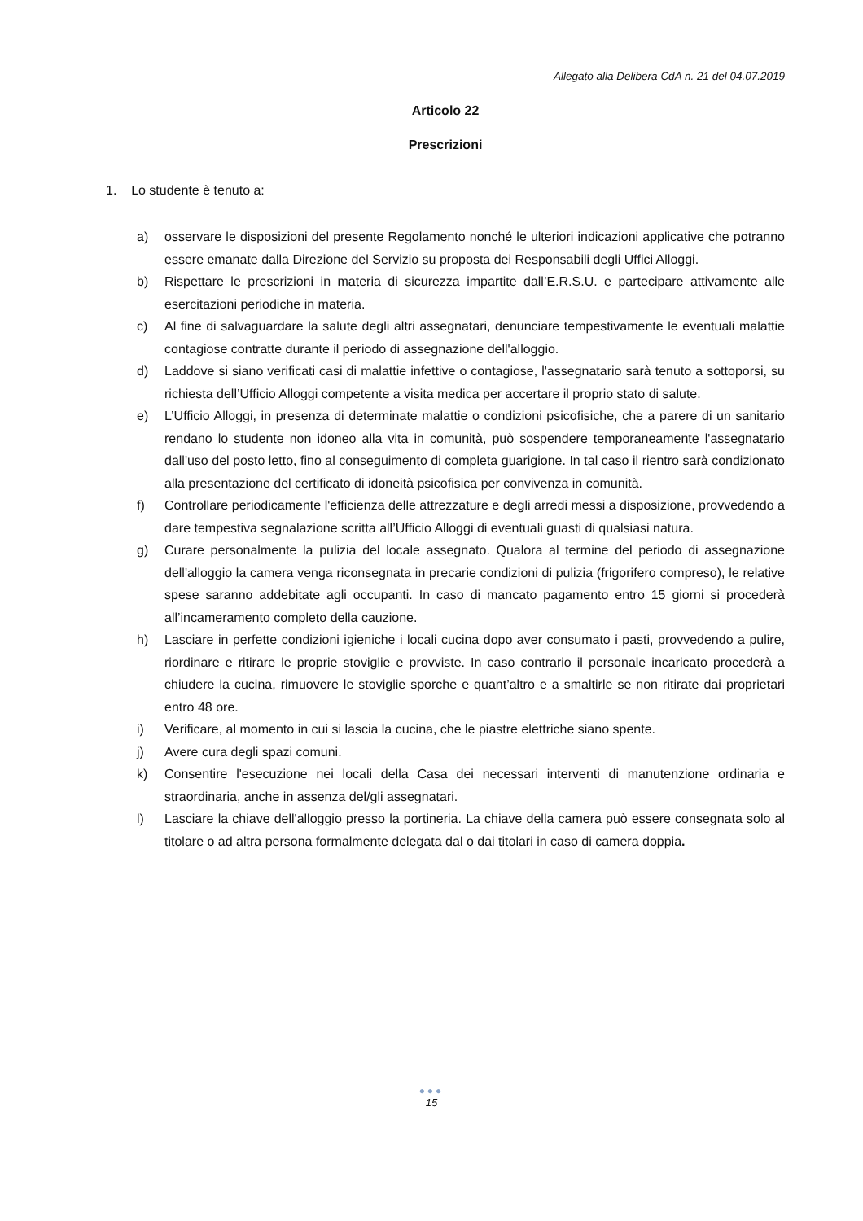Allegato alla Delibera CdA n. 21 del 04.07.2019
Articolo 22
Prescrizioni
1. Lo studente è tenuto a:
a) osservare le disposizioni del presente Regolamento nonché le ulteriori indicazioni applicative che potranno essere emanate dalla Direzione del Servizio su proposta dei Responsabili degli Uffici Alloggi.
b) Rispettare le prescrizioni in materia di sicurezza impartite dall’E.R.S.U. e partecipare attivamente alle esercitazioni periodiche in materia.
c) Al fine di salvaguardare la salute degli altri assegnatari, denunciare tempestivamente le eventuali malattie contagiose contratte durante il periodo di assegnazione dell'alloggio.
d) Laddove si siano verificati casi di malattie infettive o contagiose, l'assegnatario sarà tenuto a sottoporsi, su richiesta dell’Ufficio Alloggi competente a visita medica per accertare il proprio stato di salute.
e) L’Ufficio Alloggi, in presenza di determinate malattie o condizioni psicofisiche, che a parere di un sanitario rendano lo studente non idoneo alla vita in comunità, può sospendere temporaneamente l'assegnatario dall'uso del posto letto, fino al conseguimento di completa guarigione. In tal caso il rientro sarà condizionato alla presentazione del certificato di idoneità psicofisica per convivenza in comunità.
f) Controllare periodicamente l'efficienza delle attrezzature e degli arredi messi a disposizione, provvedendo a dare tempestiva segnalazione scritta all’Ufficio Alloggi di eventuali guasti di qualsiasi natura.
g) Curare personalmente la pulizia del locale assegnato. Qualora al termine del periodo di assegnazione dell'alloggio la camera venga riconsegnata in precarie condizioni di pulizia (frigorifero compreso), le relative spese saranno addebitate agli occupanti. In caso di mancato pagamento entro 15 giorni si procederà all’incameramento completo della cauzione.
h) Lasciare in perfette condizioni igieniche i locali cucina dopo aver consumato i pasti, provvedendo a pulire, riordinare e ritirare le proprie stoviglie e provviste. In caso contrario il personale incaricato procederà a chiudere la cucina, rimuovere le stoviglie sporche e quant’altro e a smaltirle se non ritirate dai proprietari entro 48 ore.
i) Verificare, al momento in cui si lascia la cucina, che le piastre elettriche siano spente.
j) Avere cura degli spazi comuni.
k) Consentire l'esecuzione nei locali della Casa dei necessari interventi di manutenzione ordinaria e straordinaria, anche in assenza del/gli assegnatari.
l) Lasciare la chiave dell'alloggio presso la portineria. La chiave della camera può essere consegnata solo al titolare o ad altra persona formalmente delegata dal o dai titolari in caso di camera doppia.
●●●
15